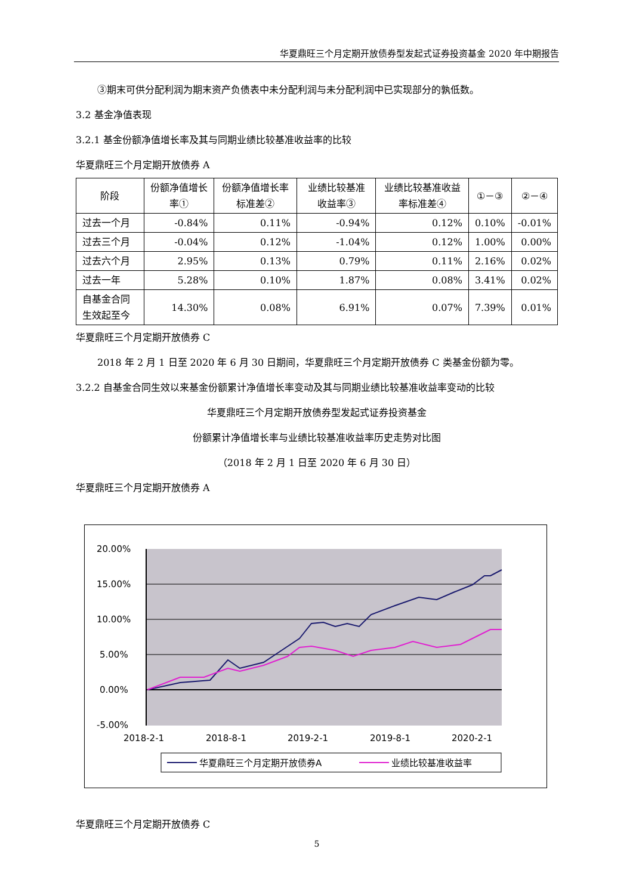华夏鼎旺三个月定期开放债券型发起式证券投资基金 2020 年中期报告
③期末可供分配利润为期末资产负债表中未分配利润与未分配利润中已实现部分的孰低数。
3.2 基金净值表现
3.2.1 基金份额净值增长率及其与同期业绩比较基准收益率的比较
华夏鼎旺三个月定期开放债券 A
| 阶段 | 份额净值增长率① | 份额净值增长率标准差② | 业绩比较基准收益率③ | 业绩比较基准收益率标准差④ | ①－③ | ②－④ |
| --- | --- | --- | --- | --- | --- | --- |
| 过去一个月 | -0.84% | 0.11% | -0.94% | 0.12% | 0.10% | -0.01% |
| 过去三个月 | -0.04% | 0.12% | -1.04% | 0.12% | 1.00% | 0.00% |
| 过去六个月 | 2.95% | 0.13% | 0.79% | 0.11% | 2.16% | 0.02% |
| 过去一年 | 5.28% | 0.10% | 1.87% | 0.08% | 3.41% | 0.02% |
| 自基金合同生效起至今 | 14.30% | 0.08% | 6.91% | 0.07% | 7.39% | 0.01% |
华夏鼎旺三个月定期开放债券 C
2018 年 2 月 1 日至 2020 年 6 月 30 日期间，华夏鼎旺三个月定期开放债券 C 类基金份额为零。
3.2.2 自基金合同生效以来基金份额累计净值增长率变动及其与同期业绩比较基准收益率变动的比较
华夏鼎旺三个月定期开放债券型发起式证券投资基金
份额累计净值增长率与业绩比较基准收益率历史走势对比图
（2018 年 2 月 1 日至 2020 年 6 月 30 日）
华夏鼎旺三个月定期开放债券 A
20.00%
15.00%
10.00%
5.00%
0.00%
-5.00%
2018-2-1
2018-8-1
2019-2-1
2019-8-1
2020-2-1
华夏鼎旺三个月定期开放债券A
业绩比较基准收益率
华夏鼎旺三个月定期开放债券 C
5